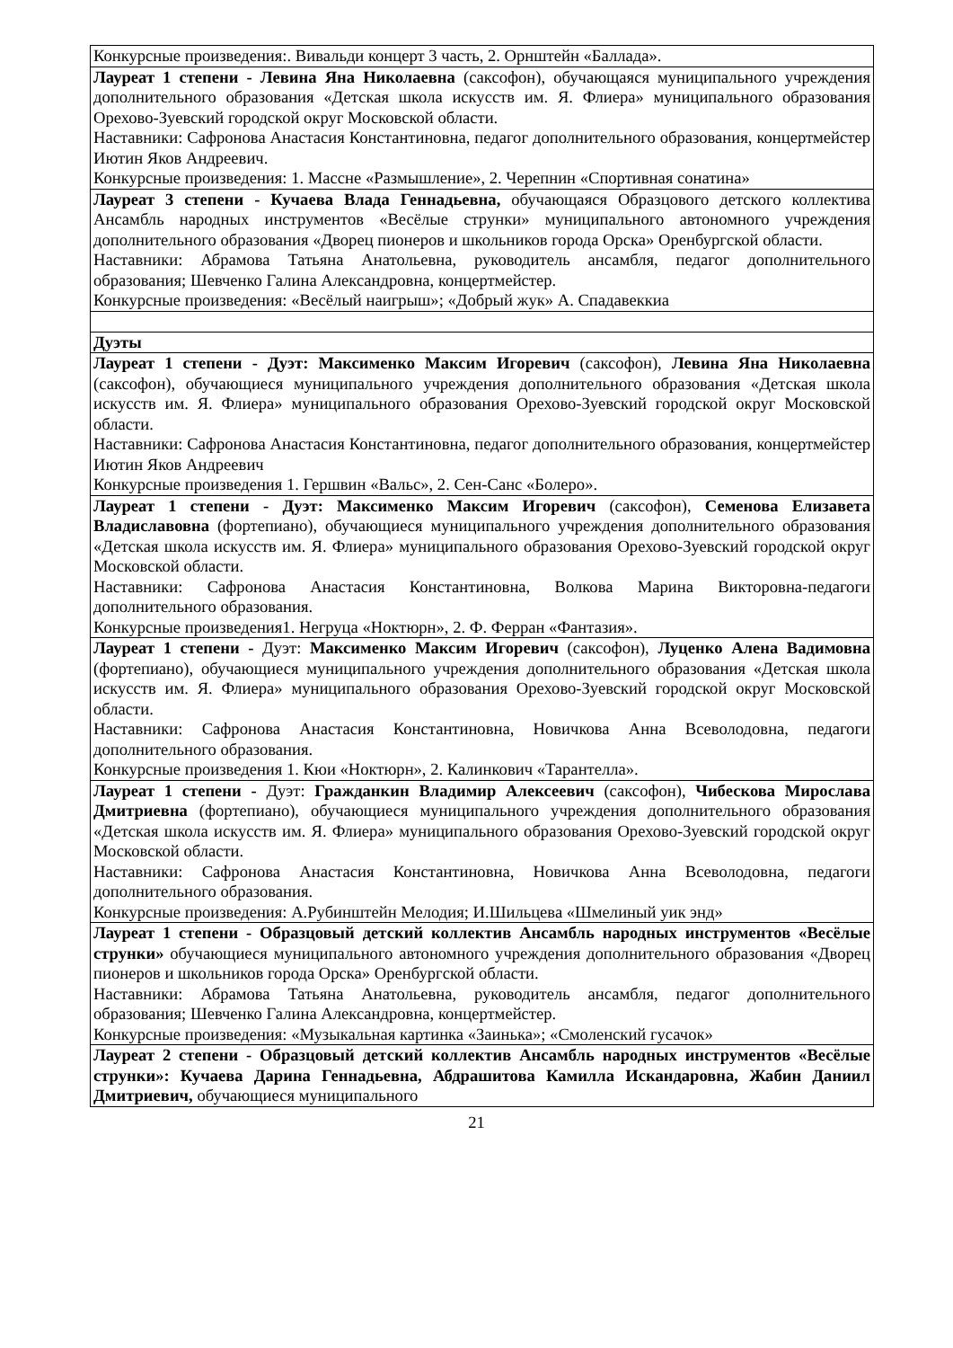| Конкурсные произведения:. Вивальди концерт 3 часть, 2. Орнштейн «Баллада». |
| Лауреат 1 степени - Левина Яна Николаевна (саксофон), обучающаяся муниципального учреждения дополнительного образования «Детская школа искусств им. Я. Флиера» муниципального образования Орехово-Зуевский городской округ Московской области. Наставники: Сафронова Анастасия Константиновна, педагог дополнительного образования, концертмейстер Иютин Яков Андреевич. Конкурсные произведения: 1. Массне «Размышление», 2. Черепнин «Спортивная сонатина» |
| Лауреат 3 степени - Кучаева Влада Геннадьевна, обучающаяся Образцового детского коллектива Ансамбль народных инструментов «Весёлые струнки» муниципального автономного учреждения дополнительного образования «Дворец пионеров и школьников города Орска» Оренбургской области. Наставники: Абрамова Татьяна Анатольевна, руководитель ансамбля, педагог дополнительного образования; Шевченко Галина Александровна, концертмейстер. Конкурсные произведения: «Весёлый наигрыш»; «Добрый жук» А. Спадавеккиа |
| Дуэты |
| Лауреат 1 степени - Дуэт: Максименко Максим Игоревич (саксофон), Левина Яна Николаевна (саксофон), обучающиеся муниципального учреждения дополнительного образования «Детская школа искусств им. Я. Флиера» муниципального образования Орехово-Зуевский городской округ Московской области. Наставники: Сафронова Анастасия Константиновна, педагог дополнительного образования, концертмейстер Иютин Яков Андреевич Конкурсные произведения 1. Гершвин «Вальс», 2. Сен-Санс «Болеро». |
| Лауреат 1 степени - Дуэт: Максименко Максим Игоревич (саксофон), Семенова Елизавета Владиславовна (фортепиано), обучающиеся муниципального учреждения дополнительного образования «Детская школа искусств им. Я. Флиера» муниципального образования Орехово-Зуевский городской округ Московской области. Наставники: Сафронова Анастасия Константиновна, Волкова Марина Викторовна-педагоги дополнительного образования. Конкурсные произведения1. Негруца «Ноктюрн», 2. Ф. Ферран «Фантазия». |
| Лауреат 1 степени - Дуэт: Максименко Максим Игоревич (саксофон), Луценко Алена Вадимовна (фортепиано), обучающиеся муниципального учреждения дополнительного образования «Детская школа искусств им. Я. Флиера» муниципального образования Орехово-Зуевский городской округ Московской области. Наставники: Сафронова Анастасия Константиновна, Новичкова Анна Всеволодовна, педагоги дополнительного образования. Конкурсные произведения 1. Кюи «Ноктюрн», 2. Калинкович «Тарантелла». |
| Лауреат 1 степени - Дуэт: Гражданкин Владимир Алексеевич (саксофон), Чибескова Мирослава Дмитриевна (фортепиано), обучающиеся муниципального учреждения дополнительного образования «Детская школа искусств им. Я. Флиера» муниципального образования Орехово-Зуевский городской округ Московской области. Наставники: Сафронова Анастасия Константиновна, Новичкова Анна Всеволодовна, педагоги дополнительного образования. Конкурсные произведения: А.Рубинштейн Мелодия; И.Шильцева «Шмелиный уик энд» |
| Лауреат 1 степени - Образцовый детский коллектив Ансамбль народных инструментов «Весёлые струнки» обучающиеся муниципального автономного учреждения дополнительного образования «Дворец пионеров и школьников города Орска» Оренбургской области. Наставники: Абрамова Татьяна Анатольевна, руководитель ансамбля, педагог дополнительного образования; Шевченко Галина Александровна, концертмейстер. Конкурсные произведения: «Музыкальная картинка «Заинька»; «Смоленский гусачок» |
| Лауреат 2 степени - Образцовый детский коллектив Ансамбль народных инструментов «Весёлые струнки»: Кучаева Дарина Геннадьевна, Абдрашитова Камилла Искандаровна, Жабин Даниил Дмитриевич, обучающиеся муниципального |
21